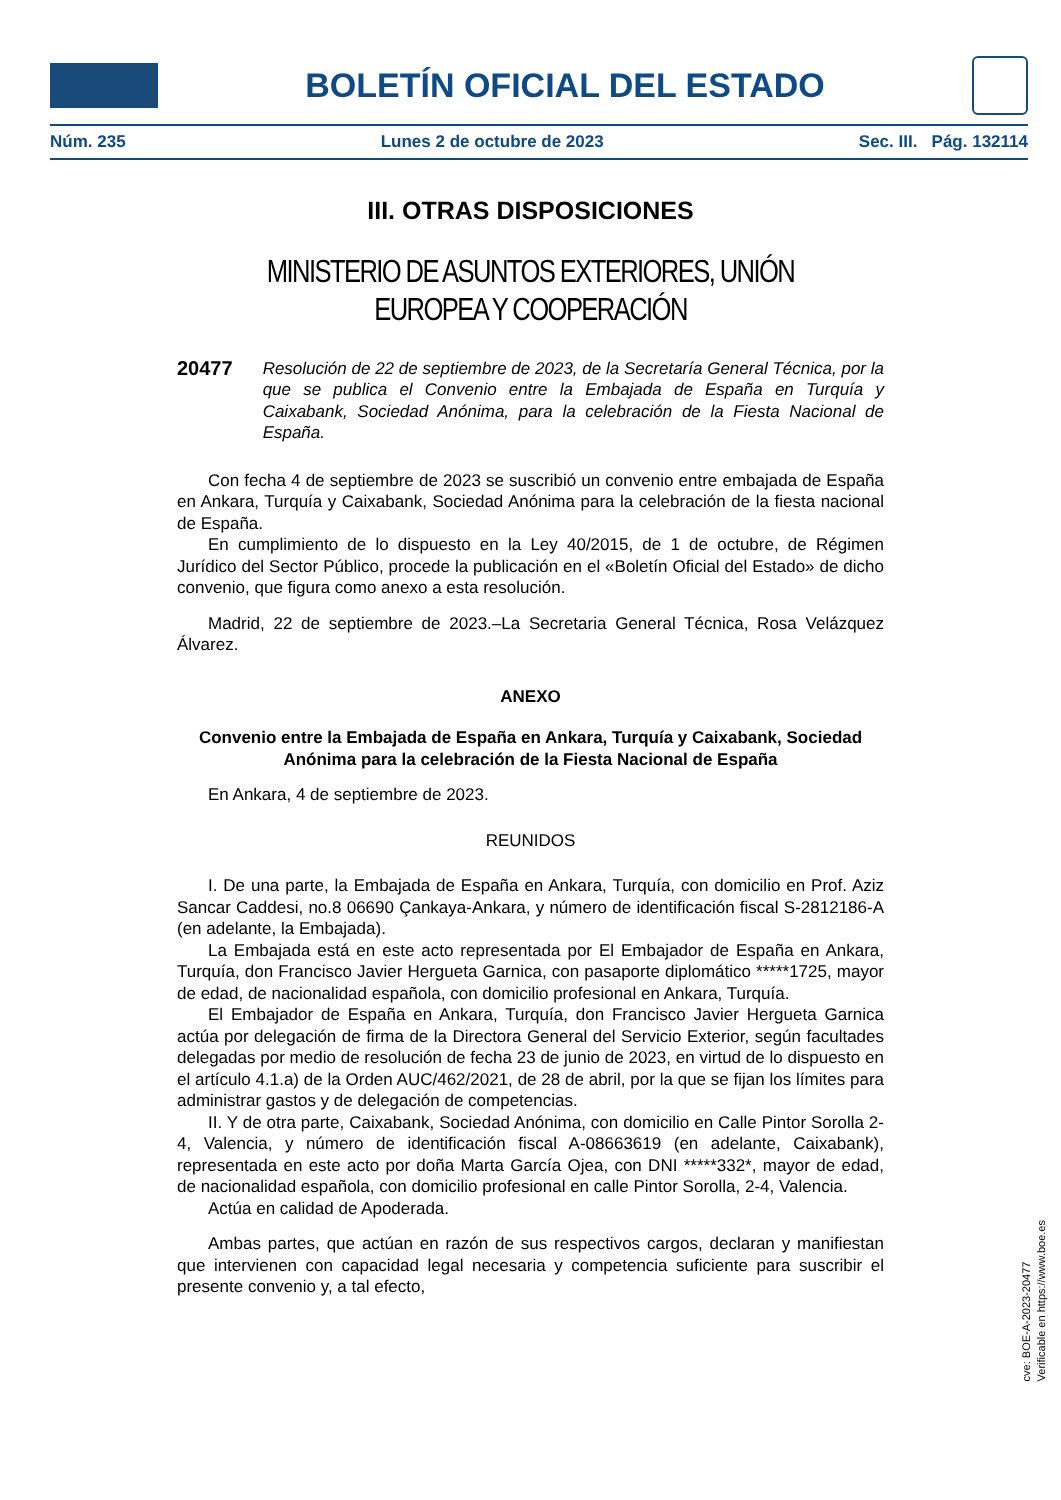BOLETÍN OFICIAL DEL ESTADO
Núm. 235 Lunes 2 de octubre de 2023 Sec. III. Pág. 132114
III. OTRAS DISPOSICIONES
MINISTERIO DE ASUNTOS EXTERIORES, UNIÓN EUROPEA Y COOPERACIÓN
20477 Resolución de 22 de septiembre de 2023, de la Secretaría General Técnica, por la que se publica el Convenio entre la Embajada de España en Turquía y Caixabank, Sociedad Anónima, para la celebración de la Fiesta Nacional de España.
Con fecha 4 de septiembre de 2023 se suscribió un convenio entre embajada de España en Ankara, Turquía y Caixabank, Sociedad Anónima para la celebración de la fiesta nacional de España.
En cumplimiento de lo dispuesto en la Ley 40/2015, de 1 de octubre, de Régimen Jurídico del Sector Público, procede la publicación en el «Boletín Oficial del Estado» de dicho convenio, que figura como anexo a esta resolución.
Madrid, 22 de septiembre de 2023.–La Secretaria General Técnica, Rosa Velázquez Álvarez.
ANEXO
Convenio entre la Embajada de España en Ankara, Turquía y Caixabank, Sociedad Anónima para la celebración de la Fiesta Nacional de España
En Ankara, 4 de septiembre de 2023.
REUNIDOS
I. De una parte, la Embajada de España en Ankara, Turquía, con domicilio en Prof. Aziz Sancar Caddesi, no.8 06690 Çankaya-Ankara, y número de identificación fiscal S-2812186-A (en adelante, la Embajada).
La Embajada está en este acto representada por El Embajador de España en Ankara, Turquía, don Francisco Javier Hergueta Garnica, con pasaporte diplomático *****1725, mayor de edad, de nacionalidad española, con domicilio profesional en Ankara, Turquía.
El Embajador de España en Ankara, Turquía, don Francisco Javier Hergueta Garnica actúa por delegación de firma de la Directora General del Servicio Exterior, según facultades delegadas por medio de resolución de fecha 23 de junio de 2023, en virtud de lo dispuesto en el artículo 4.1.a) de la Orden AUC/462/2021, de 28 de abril, por la que se fijan los límites para administrar gastos y de delegación de competencias.
II. Y de otra parte, Caixabank, Sociedad Anónima, con domicilio en Calle Pintor Sorolla 2-4, Valencia, y número de identificación fiscal A-08663619 (en adelante, Caixabank), representada en este acto por doña Marta García Ojea, con DNI *****332*, mayor de edad, de nacionalidad española, con domicilio profesional en calle Pintor Sorolla, 2-4, Valencia.
Actúa en calidad de Apoderada.
Ambas partes, que actúan en razón de sus respectivos cargos, declaran y manifiestan que intervienen con capacidad legal necesaria y competencia suficiente para suscribir el presente convenio y, a tal efecto,
cve: BOE-A-2023-20477
Verificable en https://www.boe.es